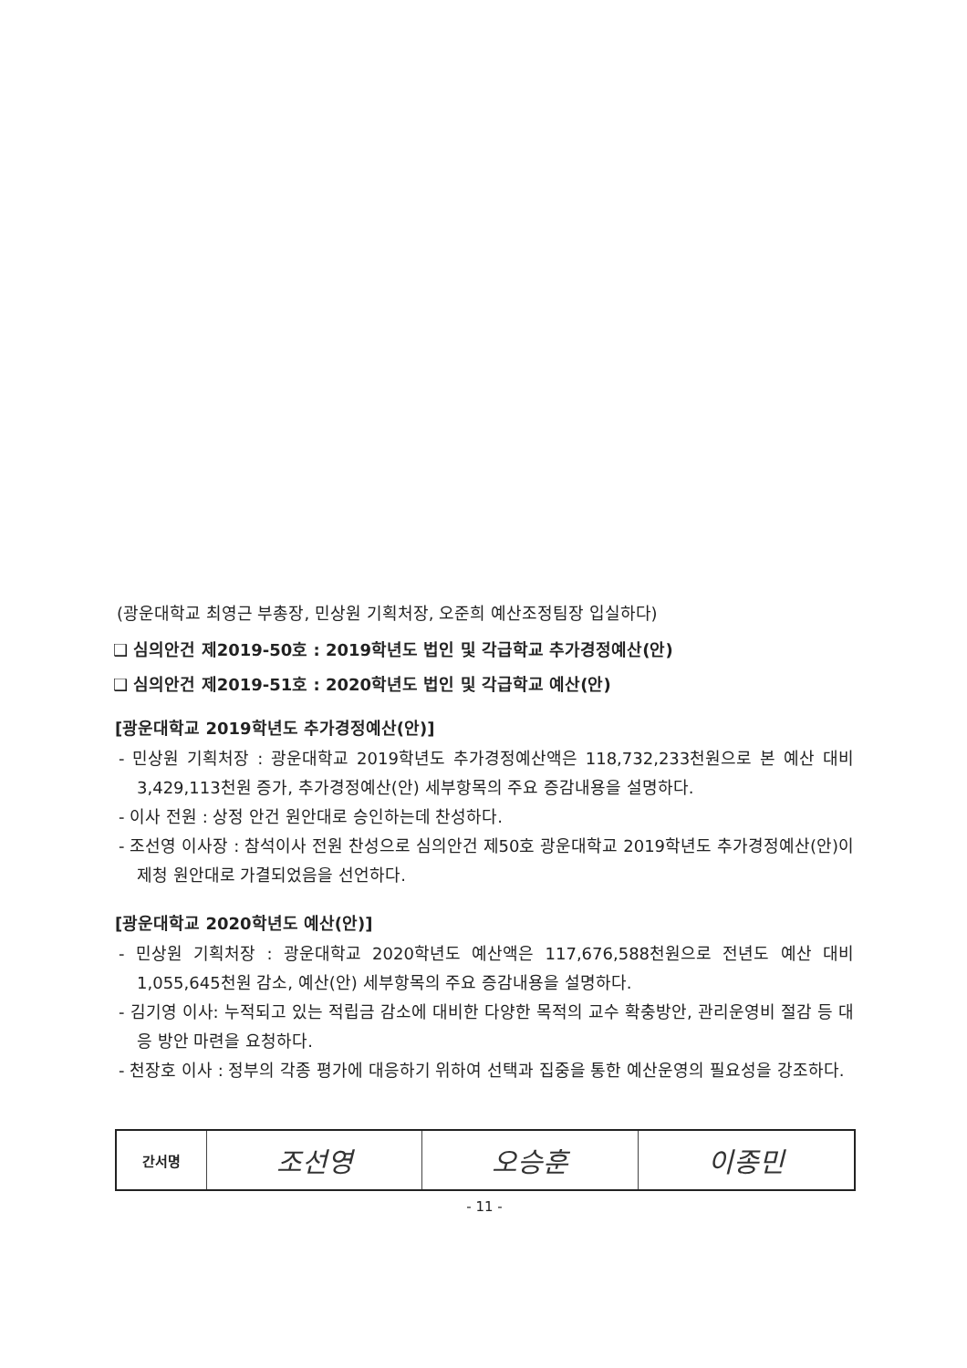(광운대학교 최영근 부총장, 민상원 기획처장, 오준희 예산조정팀장 입실하다)
❑ 심의안건 제2019-50호 : 2019학년도 법인 및 각급학교 추가경정예산(안)
❑ 심의안건 제2019-51호 : 2020학년도 법인 및 각급학교 예산(안)
[광운대학교 2019학년도 추가경정예산(안)]
- 민상원 기획처장 : 광운대학교 2019학년도 추가경정예산액은 118,732,233천원으로 본 예산 대비 3,429,113천원 증가, 추가경정예산(안) 세부항목의 주요 증감내용을 설명하다.
- 이사 전원 : 상정 안건 원안대로 승인하는데 찬성하다.
- 조선영 이사장 : 참석이사 전원 찬성으로 심의안건 제50호 광운대학교 2019학년도 추가경정예산(안)이 제청 원안대로 가결되었음을 선언하다.
[광운대학교 2020학년도 예산(안)]
- 민상원 기획처장 : 광운대학교 2020학년도 예산액은 117,676,588천원으로 전년도 예산 대비 1,055,645천원 감소, 예산(안) 세부항목의 주요 증감내용을 설명하다.
- 김기영 이사: 누적되고 있는 적립금 감소에 대비한 다양한 목적의 교수 확충방안, 관리운영비 절감 등 대응 방안 마련을 요청하다.
- 천장호 이사 : 정부의 각종 평가에 대응하기 위하여 선택과 집중을 통한 예산운영의 필요성을 강조하다.
| 간서명 | 조선영 | 오승훈 | 이종민 |
- 11 -